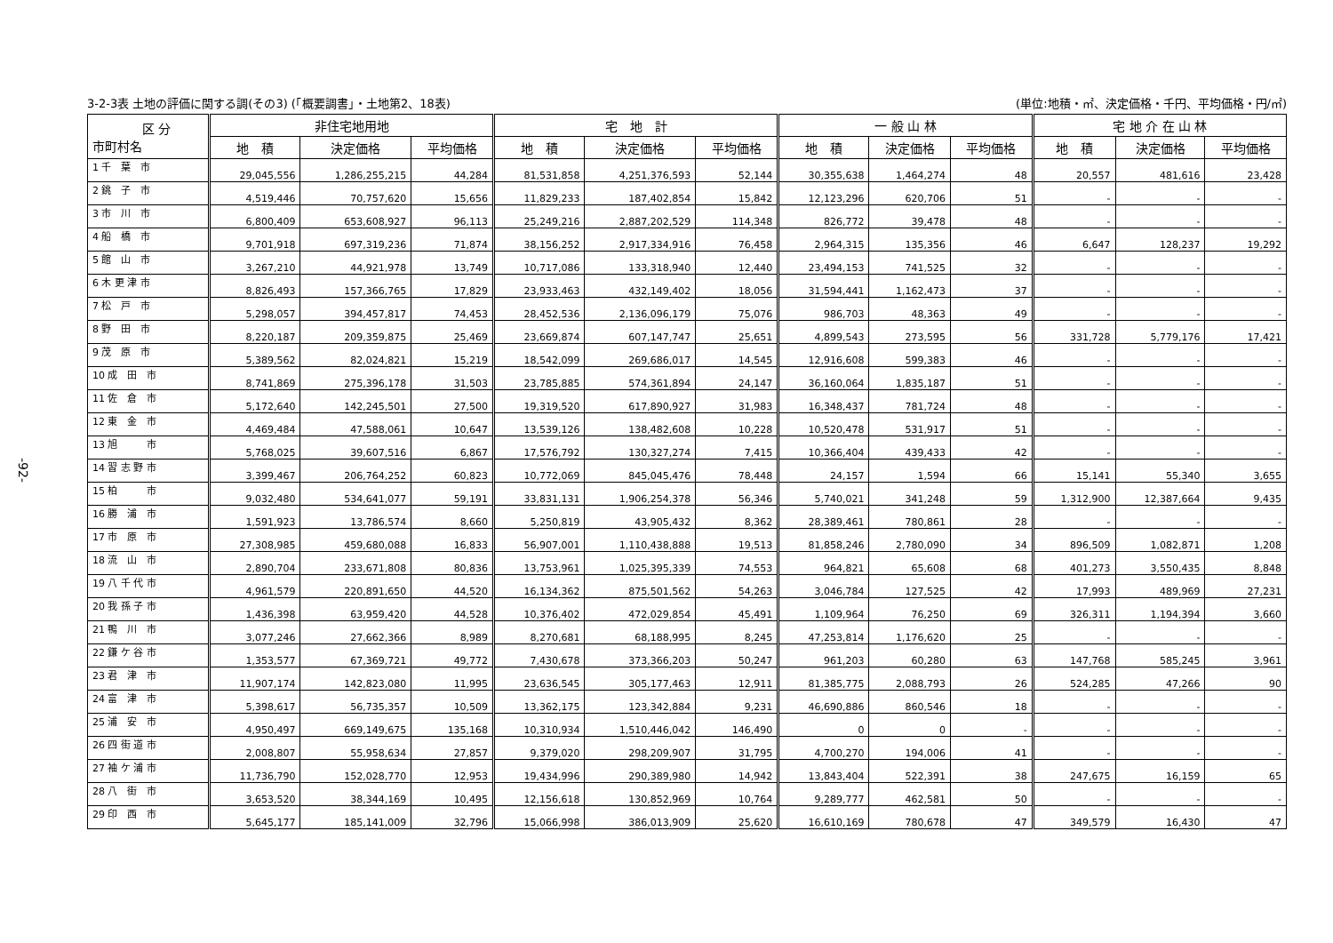-92-
3-2-3表 土地の評価に関する調(その3) (「概要調書」・土地第2、18表) (単位:地積・㎡、決定価格・千円、平均価格・円/㎡)
| 区 分 市町村名 | 非住宅地用地 | | | 宅 地 計 | | | 一 般 山 林 | | | 宅 地 介 在 山 林 | | |
| --- | --- | --- | --- | --- | --- | --- | --- | --- | --- | --- | --- | --- |
| | 地 積 | 決定価格 | 平均価格 | 地 積 | 決定価格 | 平均価格 | 地 積 | 決定価格 | 平均価格 | 地 積 | 決定価格 | 平均価格 |
| 1 千 葉 市 | 29,045,556 | 1,286,255,215 | 44,284 | 81,531,858 | 4,251,376,593 | 52,144 | 30,355,638 | 1,464,274 | 48 | 20,557 | 481,616 | 23,428 |
| 2 銚 子 市 | 4,519,446 | 70,757,620 | 15,656 | 11,829,233 | 187,402,854 | 15,842 | 12,123,296 | 620,706 | 51 | - | - | - |
| 3 市 川 市 | 6,800,409 | 653,608,927 | 96,113 | 25,249,216 | 2,887,202,529 | 114,348 | 826,772 | 39,478 | 48 | - | - | - |
| 4 船 橋 市 | 9,701,918 | 697,319,236 | 71,874 | 38,156,252 | 2,917,334,916 | 76,458 | 2,964,315 | 135,356 | 46 | 6,647 | 128,237 | 19,292 |
| 5 館 山 市 | 3,267,210 | 44,921,978 | 13,749 | 10,717,086 | 133,318,940 | 12,440 | 23,494,153 | 741,525 | 32 | - | - | - |
| 6 木 更 津 市 | 8,826,493 | 157,366,765 | 17,829 | 23,933,463 | 432,149,402 | 18,056 | 31,594,441 | 1,162,473 | 37 | - | - | - |
| 7 松 戸 市 | 5,298,057 | 394,457,817 | 74,453 | 28,452,536 | 2,136,096,179 | 75,076 | 986,703 | 48,363 | 49 | - | - | - |
| 8 野 田 市 | 8,220,187 | 209,359,875 | 25,469 | 23,669,874 | 607,147,747 | 25,651 | 4,899,543 | 273,595 | 56 | 331,728 | 5,779,176 | 17,421 |
| 9 茂 原 市 | 5,389,562 | 82,024,821 | 15,219 | 18,542,099 | 269,686,017 | 14,545 | 12,916,608 | 599,383 | 46 | - | - | - |
| 10 成 田 市 | 8,741,869 | 275,396,178 | 31,503 | 23,785,885 | 574,361,894 | 24,147 | 36,160,064 | 1,835,187 | 51 | - | - | - |
| 11 佐 倉 市 | 5,172,640 | 142,245,501 | 27,500 | 19,319,520 | 617,890,927 | 31,983 | 16,348,437 | 781,724 | 48 | - | - | - |
| 12 東 金 市 | 4,469,484 | 47,588,061 | 10,647 | 13,539,126 | 138,482,608 | 10,228 | 10,520,478 | 531,917 | 51 | - | - | - |
| 13 旭 市 | 5,768,025 | 39,607,516 | 6,867 | 17,576,792 | 130,327,274 | 7,415 | 10,366,404 | 439,433 | 42 | - | - | - |
| 14 習 志 野 市 | 3,399,467 | 206,764,252 | 60,823 | 10,772,069 | 845,045,476 | 78,448 | 24,157 | 1,594 | 66 | 15,141 | 55,340 | 3,655 |
| 15 柏 市 | 9,032,480 | 534,641,077 | 59,191 | 33,831,131 | 1,906,254,378 | 56,346 | 5,740,021 | 341,248 | 59 | 1,312,900 | 12,387,664 | 9,435 |
| 16 勝 浦 市 | 1,591,923 | 13,786,574 | 8,660 | 5,250,819 | 43,905,432 | 8,362 | 28,389,461 | 780,861 | 28 | - | - | - |
| 17 市 原 市 | 27,308,985 | 459,680,088 | 16,833 | 56,907,001 | 1,110,438,888 | 19,513 | 81,858,246 | 2,780,090 | 34 | 896,509 | 1,082,871 | 1,208 |
| 18 流 山 市 | 2,890,704 | 233,671,808 | 80,836 | 13,753,961 | 1,025,395,339 | 74,553 | 964,821 | 65,608 | 68 | 401,273 | 3,550,435 | 8,848 |
| 19 八 千 代 市 | 4,961,579 | 220,891,650 | 44,520 | 16,134,362 | 875,501,562 | 54,263 | 3,046,784 | 127,525 | 42 | 17,993 | 489,969 | 27,231 |
| 20 我 孫 子 市 | 1,436,398 | 63,959,420 | 44,528 | 10,376,402 | 472,029,854 | 45,491 | 1,109,964 | 76,250 | 69 | 326,311 | 1,194,394 | 3,660 |
| 21 鴨 川 市 | 3,077,246 | 27,662,366 | 8,989 | 8,270,681 | 68,188,995 | 8,245 | 47,253,814 | 1,176,620 | 25 | - | - | - |
| 22 鎌 ケ 谷 市 | 1,353,577 | 67,369,721 | 49,772 | 7,430,678 | 373,366,203 | 50,247 | 961,203 | 60,280 | 63 | 147,768 | 585,245 | 3,961 |
| 23 君 津 市 | 11,907,174 | 142,823,080 | 11,995 | 23,636,545 | 305,177,463 | 12,911 | 81,385,775 | 2,088,793 | 26 | 524,285 | 47,266 | 90 |
| 24 富 津 市 | 5,398,617 | 56,735,357 | 10,509 | 13,362,175 | 123,342,884 | 9,231 | 46,690,886 | 860,546 | 18 | - | - | - |
| 25 浦 安 市 | 4,950,497 | 669,149,675 | 135,168 | 10,310,934 | 1,510,446,042 | 146,490 | 0 | 0 | - | - | - | - |
| 26 四 街 道 市 | 2,008,807 | 55,958,634 | 27,857 | 9,379,020 | 298,209,907 | 31,795 | 4,700,270 | 194,006 | 41 | - | - | - |
| 27 袖 ケ 浦 市 | 11,736,790 | 152,028,770 | 12,953 | 19,434,996 | 290,389,980 | 14,942 | 13,843,404 | 522,391 | 38 | 247,675 | 16,159 | 65 |
| 28 八 街 市 | 3,653,520 | 38,344,169 | 10,495 | 12,156,618 | 130,852,969 | 10,764 | 9,289,777 | 462,581 | 50 | - | - | - |
| 29 印 西 市 | 5,645,177 | 185,141,009 | 32,796 | 15,066,998 | 386,013,909 | 25,620 | 16,610,169 | 780,678 | 47 | 349,579 | 16,430 | 47 |